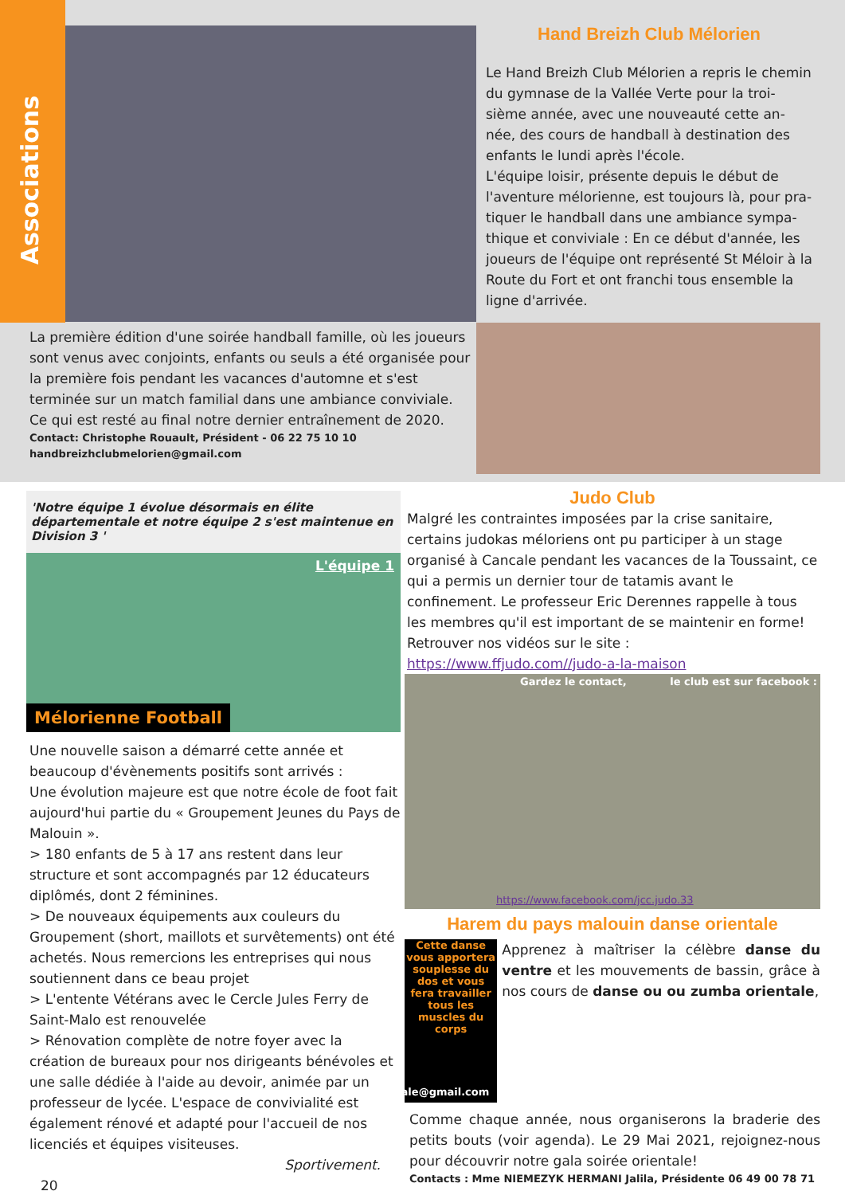Associations
Hand Breizh Club Mélorien
Le Hand Breizh Club Mélorien a repris le chemin du gymnase de la Vallée Verte pour la troi-sième année, avec une nouveauté cette an-née, des cours de handball à destination des enfants le lundi après l'école.
L'équipe loisir, présente depuis le début de l'aventure mélorienne, est toujours là, pour pra-tiquer le handball dans une ambiance sympa-thique et conviviale : En ce début d'année, les joueurs de l'équipe ont représenté St Méloir à la Route du Fort et ont franchi tous ensemble la ligne d'arrivée.
La première édition d'une soirée handball famille, où les joueurs sont venus avec conjoints, enfants ou seuls a été organisée pour la première fois pendant les vacances d'automne et s'est terminée sur un match familial dans une ambiance conviviale. Ce qui est resté au final notre dernier entraînement de 2020.
Contact: Christophe Rouault, Président - 06 22 75 10 10
handbreizhclubmelorien@gmail.com
'Notre équipe 1 évolue désormais en élite départementale et notre équipe 2 s'est maintenue en Division 3 '
L'équipe 1
Mélorienne Football
Une nouvelle saison a démarré cette année et beaucoup d'évènements positifs sont arrivés :
Une évolution majeure est que notre école de foot fait aujourd'hui partie du « Groupement Jeunes du Pays de Malouin ».
> 180 enfants de 5 à 17 ans restent dans leur structure et sont accompagnés par 12 éducateurs diplômés, dont 2 féminines.
> De nouveaux équipements aux couleurs du Groupement (short, maillots et survêtements) ont été achetés. Nous remercions les entreprises qui nous soutiennent dans ce beau projet
> L'entente Vétérans avec le Cercle Jules Ferry de Saint-Malo est renouvelée
> Rénovation complète de notre foyer avec la création de bureaux pour nos dirigeants bénévoles et une salle dédiée à l'aide au devoir, animée par un professeur de lycée. L'espace de convivialité est également rénové et adapté pour l'accueil de nos licenciés et équipes visiteuses.
Sportivement.
20
Judo Club
Malgré les contraintes imposées par la crise sanitaire, certains judokas méloriens ont pu participer à un stage organisé à Cancale pendant les vacances de la Toussaint, ce qui a permis un dernier tour de tatamis avant le confinement. Le professeur Eric Derennes rappelle à tous les membres qu'il est important de se maintenir en forme! Retrouver nos vidéos sur le site : https://www.ffjudo.com//judo-a-la-maison
Gardez le contact, le club est sur facebook :
https://www.facebook.com/jcc.judo.33
Harem du pays malouin danse orientale
Cette danse vous apportera souplesse du dos et vous fera travailler tous les muscles du corps
haremdanseorientale@gmail.com
Apprenez à maîtriser la célèbre danse du ventre et les mouvements de bassin, grâce à nos cours de danse ou ou zumba orientale,
Comme chaque année, nous organiserons la braderie des petits bouts (voir agenda). Le 29 Mai 2021, rejoignez-nous pour découvrir notre gala soirée orientale!
Contacts : Mme NIEMEZYK HERMANI Jalila, Présidente 06 49 00 78 71